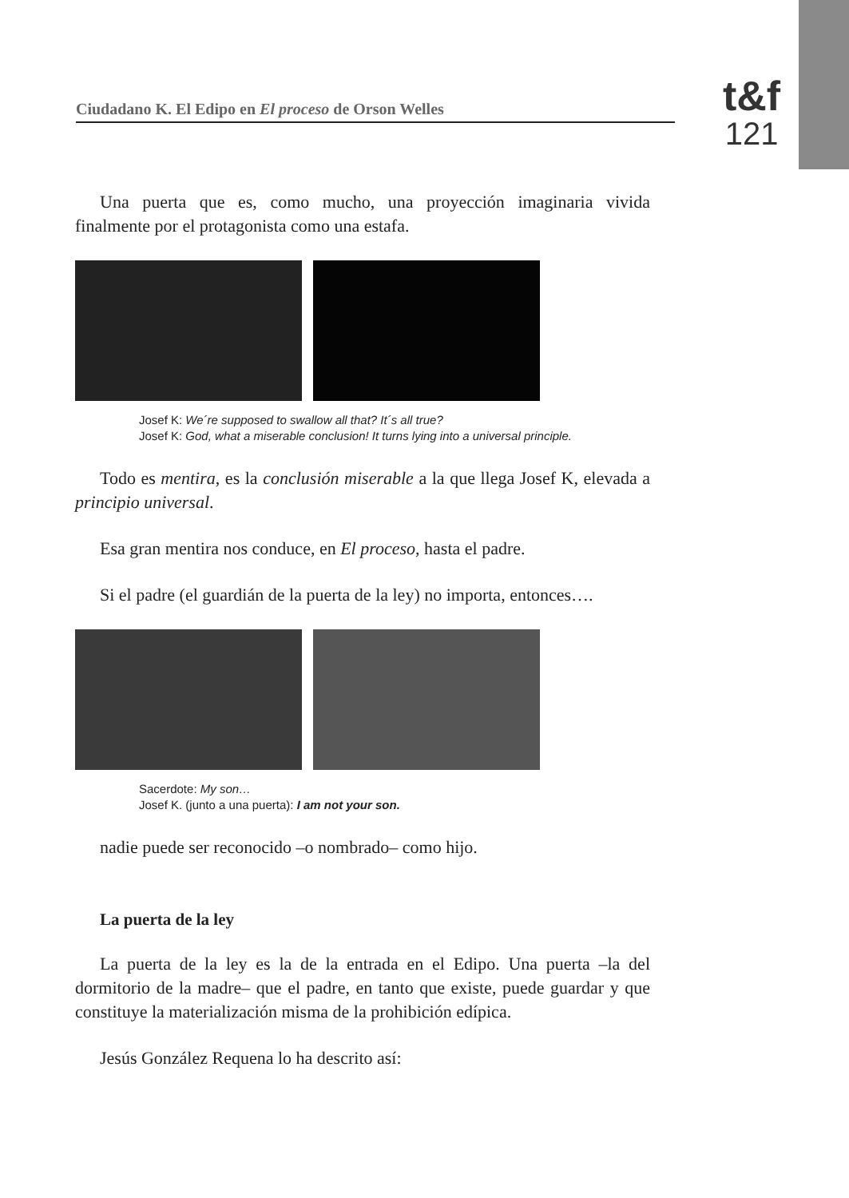Ciudadano K. El Edipo en El proceso de Orson Welles
t&f
121
Una puerta que es, como mucho, una proyección imaginaria vivida finalmente por el protagonista como una estafa.
Josef K: We´re supposed to swallow all that? It´s all true?
Josef K: God, what a miserable conclusion! It turns lying into a universal principle.
Todo es mentira, es la conclusión miserable a la que llega Josef K, elevada a principio universal.
Esa gran mentira nos conduce, en El proceso, hasta el padre.
Si el padre (el guardián de la puerta de la ley) no importa, entonces….
Sacerdote: My son…
Josef K. (junto a una puerta): I am not your son.
nadie puede ser reconocido –o nombrado– como hijo.
La puerta de la ley
La puerta de la ley es la de la entrada en el Edipo. Una puerta –la del dormitorio de la madre– que el padre, en tanto que existe, puede guardar y que constituye la materialización misma de la prohibición edípica.
Jesús González Requena lo ha descrito así: